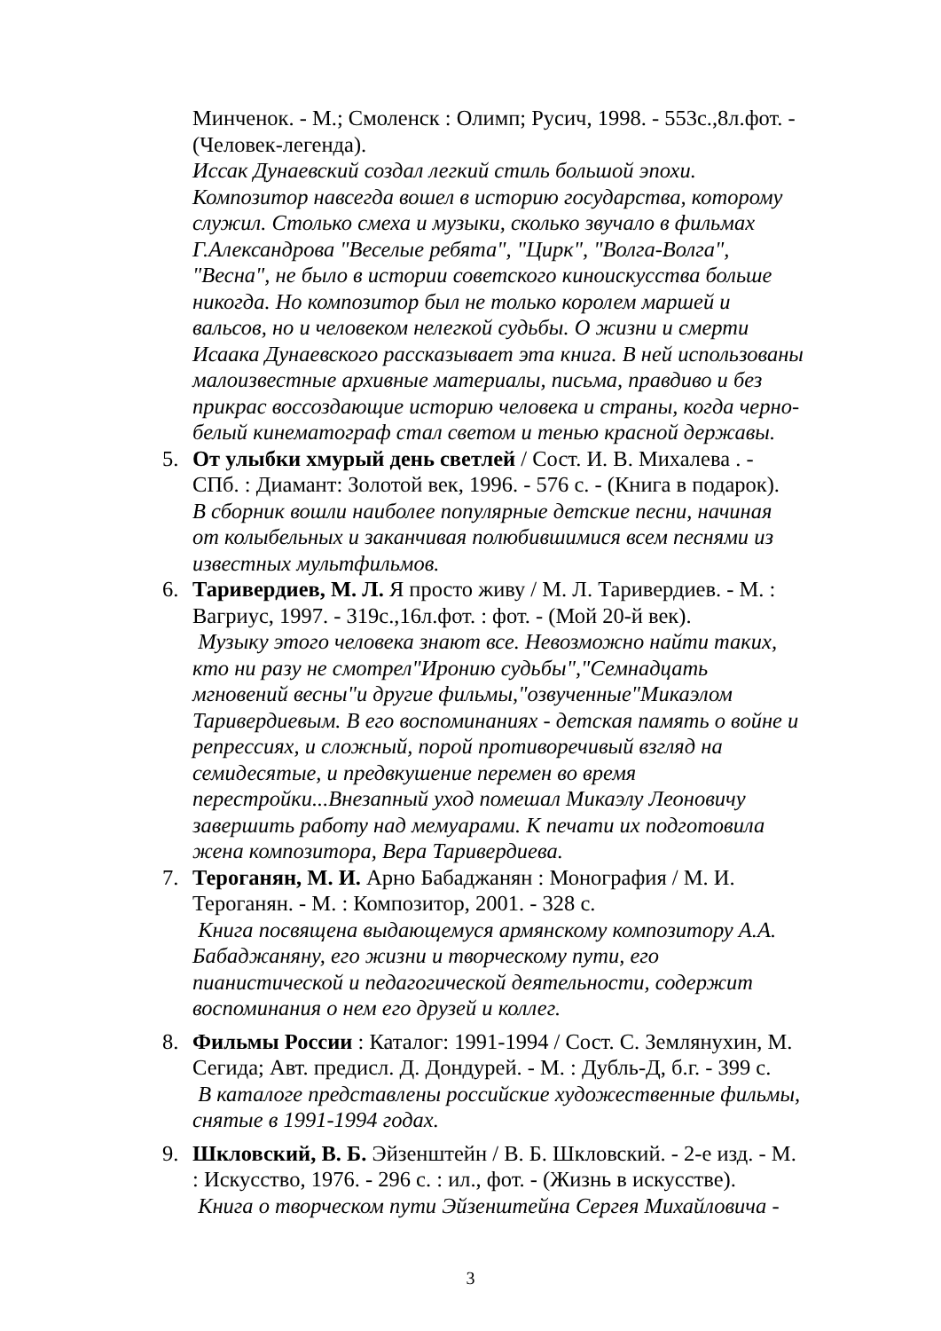Минченок. - М.; Смоленск : Олимп; Русич, 1998. - 553с.,8л.фот. - (Человек-легенда).
Иссак Дунаевский создал легкий стиль большой эпохи. Композитор навсегда вошел в историю государства, которому служил. Столько смеха и музыки, сколько звучало в фильмах Г.Александрова "Веселые ребята", "Цирк", "Волга-Волга", "Весна", не было в истории советского киноискусства больше никогда. Но композитор был не только королем маршей и вальсов, но и человеком нелегкой судьбы. О жизни и смерти Исаака Дунаевского рассказывает эта книга. В ней использованы малоизвестные архивные материалы, письма, правдиво и без прикрас воссоздающие историю человека и страны, когда черно-белый кинематограф стал светом и тенью красной державы.
5. От улыбки хмурый день светлей / Сост. И. В. Михалева . - СПб. : Диамант: Золотой век, 1996. - 576 с. - (Книга в подарок).
В сборник вошли наиболее популярные детские песни, начиная от колыбельных и заканчивая полюбившимися всем песнями из известных мультфильмов.
6. Таривердиев, М. Л. Я просто живу / М. Л. Таривердиев. - М. : Вагриус, 1997. - 319с.,16л.фот. : фот. - (Мой 20-й век).
Музыку этого человека знают все. Невозможно найти таких, кто ни разу не смотрел"Иронию судьбы","Семнадцать мгновений весны"и другие фильмы,"озвученные"Микаэлом Таривердиевым. В его воспоминаниях - детская память о войне и репрессиях, и сложный, порой противоречивый взгляд на семидесятые, и предвкушение перемен во время перестройки...Внезапный уход помешал Микаэлу Леоновичу завершить работу над мемуарами. К печати их подготовила жена композитора, Вера Таривердиева.
7. Тероганян, М. И. Арно Бабаджанян : Монография / М. И. Тероганян. - М. : Композитор, 2001. - 328 с.
Книга посвящена выдающемуся армянскому композитору А.А. Бабаджаняну, его жизни и творческому пути, его пианистической и педагогической деятельности, содержит воспоминания о нем его друзей и коллег.
8. Фильмы России : Каталог: 1991-1994 / Сост. С. Землянухин, М. Сегида; Авт. предисл. Д. Дондурей. - М. : Дубль-Д, б.г. - 399 с.
В каталоге представлены российские художественные фильмы, снятые в 1991-1994 годах.
9. Шкловский, В. Б. Эйзенштейн / В. Б. Шкловский. - 2-е изд. - М. : Искусство, 1976. - 296 с. : ил., фот. - (Жизнь в искусстве).
Книга о творческом пути Эйзенштейна Сергея Михайловича -
3